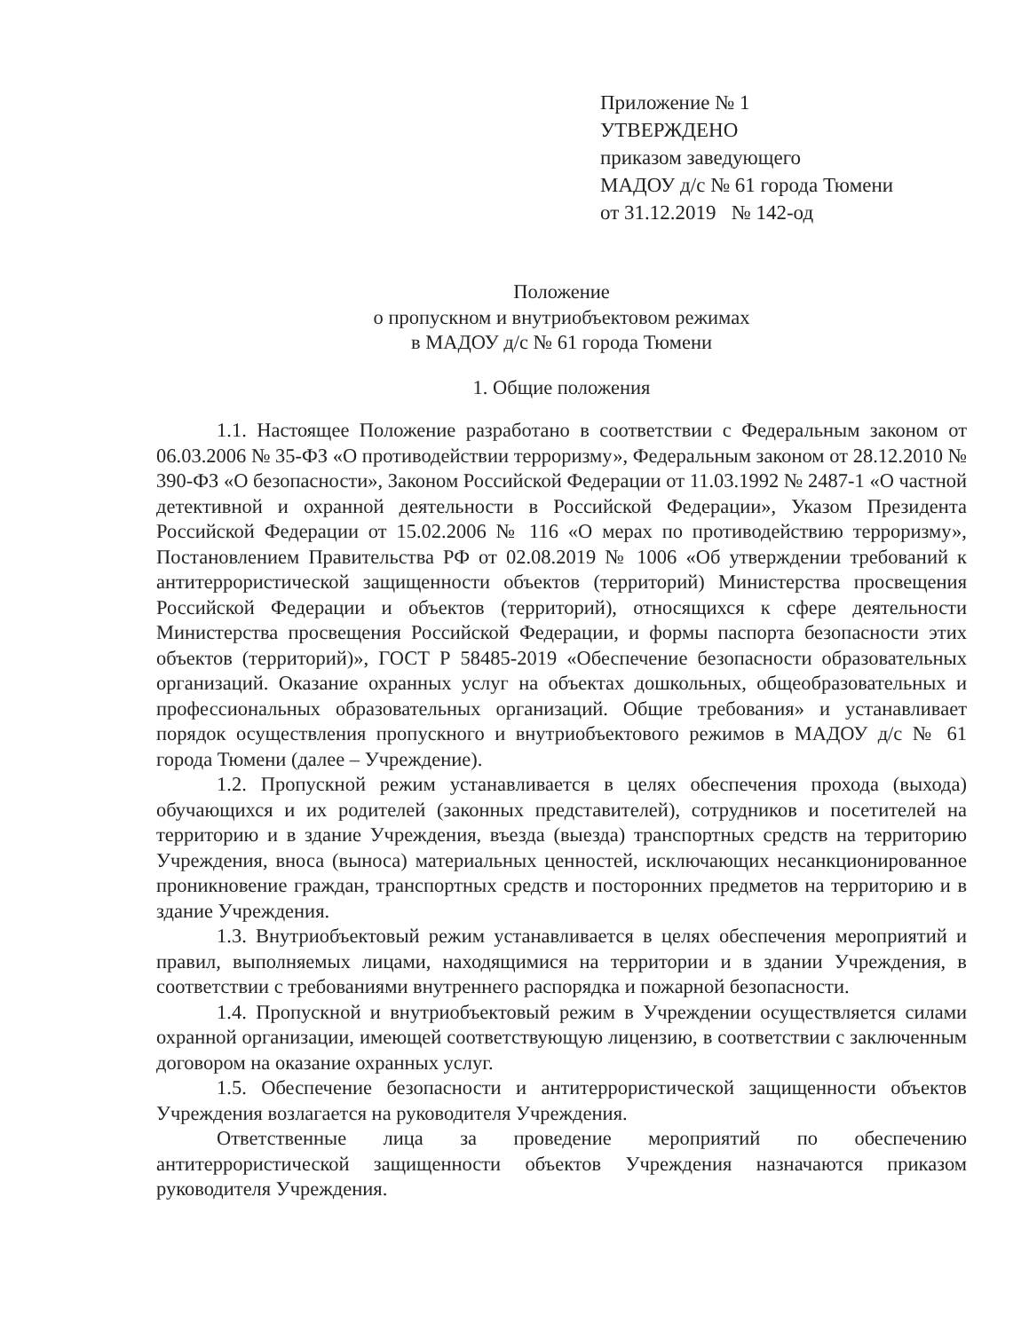Приложение № 1
УТВЕРЖДЕНО
приказом заведующего
МАДОУ д/с № 61 города Тюмени
от 31.12.2019 № 142-од
Положение
о пропускном и внутриобъектовом режимах
в МАДОУ д/с № 61 города Тюмени
1. Общие положения
1.1. Настоящее Положение разработано в соответствии с Федеральным законом от 06.03.2006 № 35-ФЗ «О противодействии терроризму», Федеральным законом от 28.12.2010 № 390-ФЗ «О безопасности», Законом Российской Федерации от 11.03.1992 № 2487-1 «О частной детективной и охранной деятельности в Российской Федерации», Указом Президента Российской Федерации от 15.02.2006 № 116 «О мерах по противодействию терроризму», Постановлением Правительства РФ от 02.08.2019 № 1006 «Об утверждении требований к антитеррористической защищенности объектов (территорий) Министерства просвещения Российской Федерации и объектов (территорий), относящихся к сфере деятельности Министерства просвещения Российской Федерации, и формы паспорта безопасности этих объектов (территорий)», ГОСТ Р 58485-2019 «Обеспечение безопасности образовательных организаций. Оказание охранных услуг на объектах дошкольных, общеобразовательных и профессиональных образовательных организаций. Общие требования» и устанавливает порядок осуществления пропускного и внутриобъектового режимов в МАДОУ д/с № 61 города Тюмени (далее – Учреждение).
1.2. Пропускной режим устанавливается в целях обеспечения прохода (выхода) обучающихся и их родителей (законных представителей), сотрудников и посетителей на территорию и в здание Учреждения, въезда (выезда) транспортных средств на территорию Учреждения, вноса (выноса) материальных ценностей, исключающих несанкционированное проникновение граждан, транспортных средств и посторонних предметов на территорию и в здание Учреждения.
1.3. Внутриобъектовый режим устанавливается в целях обеспечения мероприятий и правил, выполняемых лицами, находящимися на территории и в здании Учреждения, в соответствии с требованиями внутреннего распорядка и пожарной безопасности.
1.4. Пропускной и внутриобъектовый режим в Учреждении осуществляется силами охранной организации, имеющей соответствующую лицензию, в соответствии с заключенным договором на оказание охранных услуг.
1.5. Обеспечение безопасности и антитеррористической защищенности объектов Учреждения возлагается на руководителя Учреждения.
Ответственные лица за проведение мероприятий по обеспечению антитеррористической защищенности объектов Учреждения назначаются приказом руководителя Учреждения.